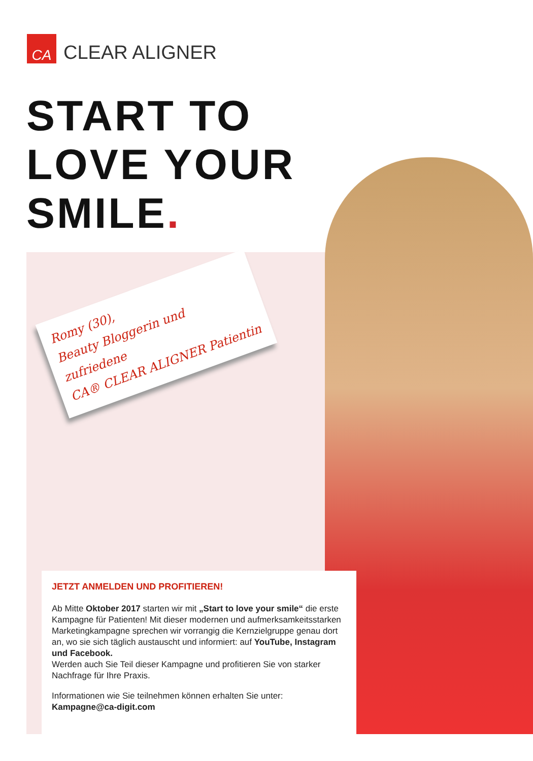CA
CLEAR ALIGNER
START TO
LOVE YOUR
SMILE.
Romy (30),
Beauty Bloggerin und zufriedene
CA® CLEAR ALIGNER Patientin
JETZT ANMELDEN UND PROFITIEREN!
Ab Mitte Oktober 2017 starten wir mit „Start to love your smile“ die erste Kampagne für Patienten! Mit dieser modernen und aufmerksamkeitsstarken Marketingkampagne sprechen wir vorrangig die Kernzielgruppe genau dort an, wo sie sich täglich austauscht und informiert: auf YouTube, Instagram und Facebook.
Werden auch Sie Teil dieser Kampagne und profitieren Sie von starker Nachfrage für Ihre Praxis.
Informationen wie Sie teilnehmen können erhalten Sie unter:
Kampagne@ca-digit.com